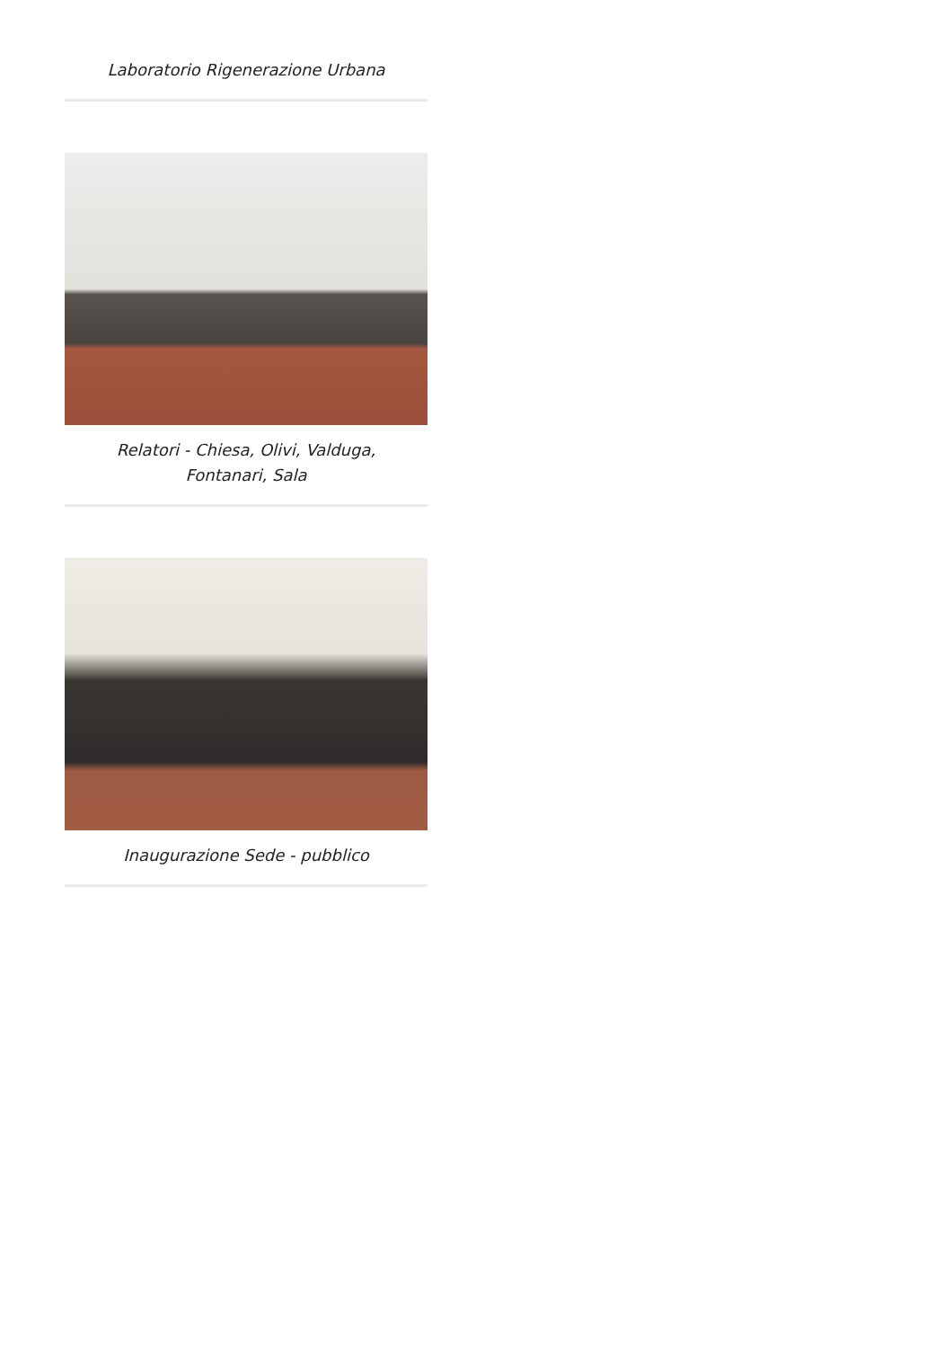Laboratorio Rigenerazione Urbana
Relatori - Chiesa, Olivi, Valduga, Fontanari, Sala
Inaugurazione Sede - pubblico